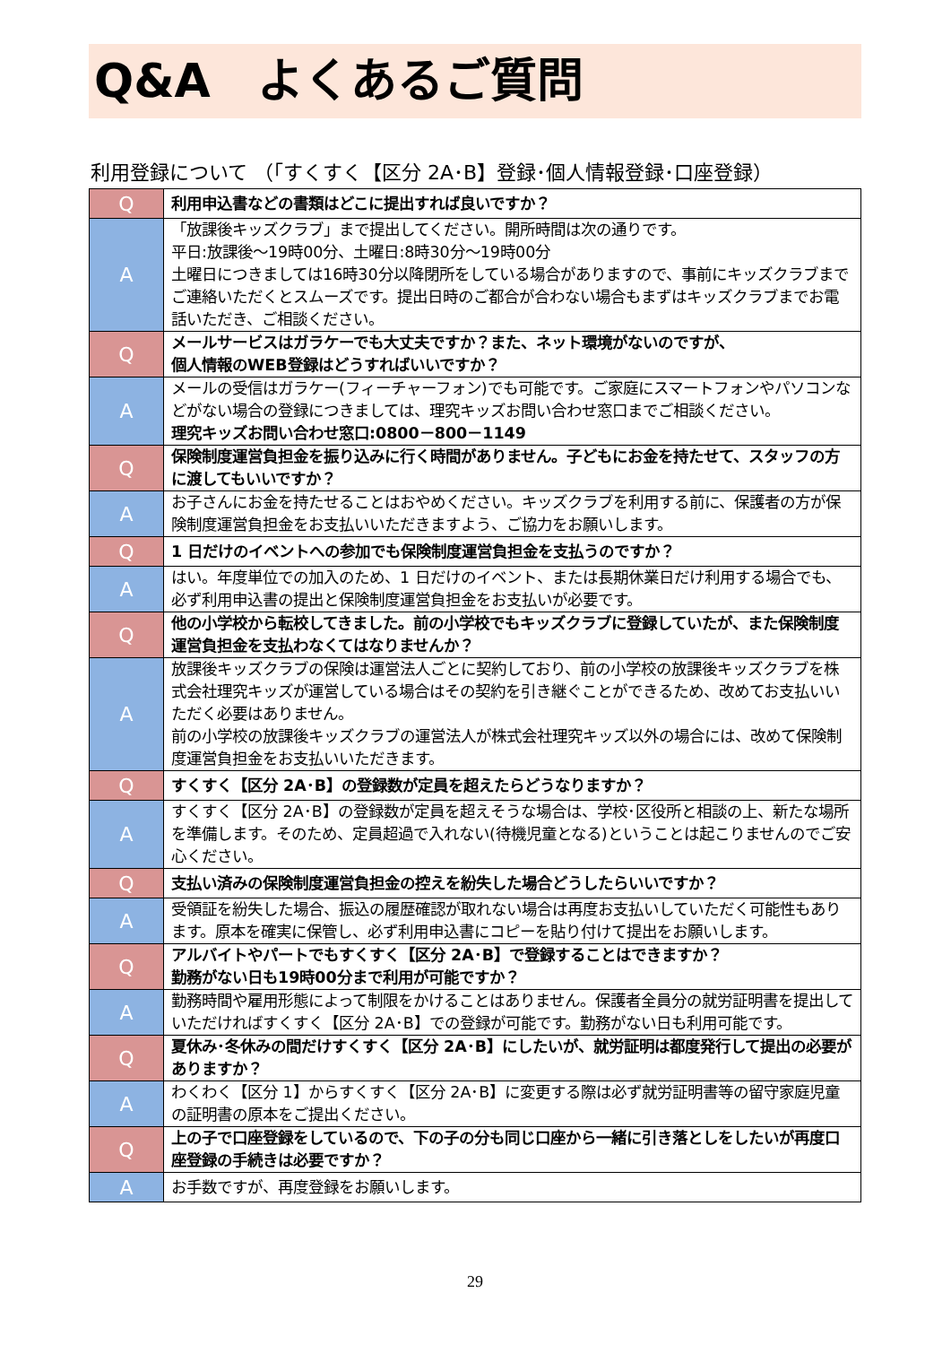Q&A　よくあるご質問
利用登録について （「すくすく【区分 2A･B】登録･個人情報登録･口座登録）
| Q | 利用申込書などの書類はどこに提出すれば良いですか？ |
| A | 「放課後キッズクラブ」まで提出してください。開所時間は次の通りです。 平日:放課後～19時00分、土曜日:8時30分～19時00分 土曜日につきましては16時30分以降閉所をしている場合がありますので、事前にキッズクラブまでご連絡いただくとスムーズです。提出日時のご都合が合わない場合もまずはキッズクラブまでお電話いただき、ご相談ください。 |
| Q | メールサービスはガラケーでも大丈夫ですか？また、ネット環境がないのですが、 個人情報のWEB登録はどうすればいいですか？ |
| A | メールの受信はガラケー(フィーチャーフォン)でも可能です。ご家庭にスマートフォンやパソコンなどがない場合の登録につきましては、理究キッズお問い合わせ窓口までご相談ください。 理究キッズお問い合わせ窓口:0800－800－1149 |
| Q | 保険制度運営負担金を振り込みに行く時間がありません。子どもにお金を持たせて、スタッフの方に渡してもいいですか？ |
| A | お子さんにお金を持たせることはおやめください。キッズクラブを利用する前に、保護者の方が保険制度運営負担金をお支払いいただきますよう、ご協力をお願いします。 |
| Q | 1 日だけのイベントへの参加でも保険制度運営負担金を支払うのですか？ |
| A | はい。年度単位での加入のため、1 日だけのイベント、または長期休業日だけ利用する場合でも、必ず利用申込書の提出と保険制度運営負担金をお支払いが必要です。 |
| Q | 他の小学校から転校してきました。前の小学校でもキッズクラブに登録していたが、また保険制度運営負担金を支払わなくてはなりませんか？ |
| A | 放課後キッズクラブの保険は運営法人ごとに契約しており、前の小学校の放課後キッズクラブを株式会社理究キッズが運営している場合はその契約を引き継ぐことができるため、改めてお支払いいただく必要はありません。 前の小学校の放課後キッズクラブの運営法人が株式会社理究キッズ以外の場合には、改めて保険制度運営負担金をお支払いいただきます。 |
| Q | すくすく【区分 2A･B】の登録数が定員を超えたらどうなりますか？ |
| A | すくすく【区分 2A･B】の登録数が定員を超えそうな場合は、学校･区役所と相談の上、新たな場所を準備します。そのため、定員超過で入れない(待機児童となる)ということは起こりませんのでご安心ください。 |
| Q | 支払い済みの保険制度運営負担金の控えを紛失した場合どうしたらいいですか？ |
| A | 受領証を紛失した場合、振込の履歴確認が取れない場合は再度お支払いしていただく可能性もあります。原本を確実に保管し、必ず利用申込書にコピーを貼り付けて提出をお願いします。 |
| Q | アルバイトやパートでもすくすく【区分 2A･B】で登録することはできますか？ 勤務がない日も19時00分まで利用が可能ですか？ |
| A | 勤務時間や雇用形態によって制限をかけることはありません。保護者全員分の就労証明書を提出していただければすくすく【区分 2A･B】での登録が可能です。勤務がない日も利用可能です。 |
| Q | 夏休み･冬休みの間だけすくすく【区分 2A･B】にしたいが、就労証明は都度発行して提出の必要がありますか？ |
| A | わくわく【区分 1】からすくすく【区分 2A･B】に変更する際は必ず就労証明書等の留守家庭児童の証明書の原本をご提出ください。 |
| Q | 上の子で口座登録をしているので、下の子の分も同じ口座から一緒に引き落としをしたいが再度口座登録の手続きは必要ですか？ |
| A | お手数ですが、再度登録をお願いします。 |
29